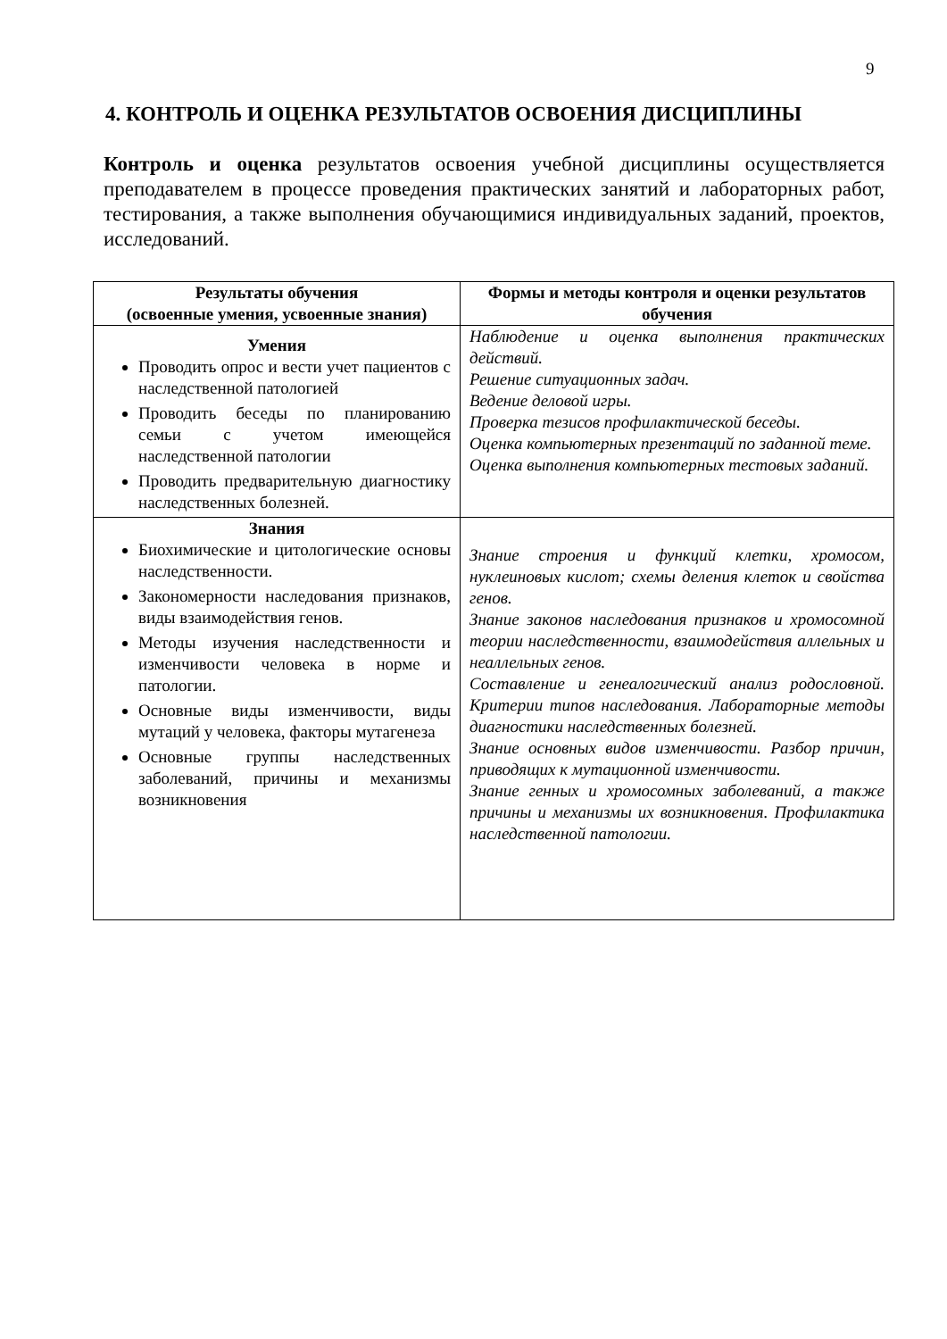9
4. КОНТРОЛЬ И ОЦЕНКА РЕЗУЛЬТАТОВ ОСВОЕНИЯ ДИСЦИПЛИНЫ
Контроль и оценка результатов освоения учебной дисциплины осуществляется преподавателем в процессе проведения практических занятий и лабораторных работ, тестирования, а также выполнения обучающимися индивидуальных заданий, проектов, исследований.
| Результаты обучения (освоенные умения, усвоенные знания) | Формы и методы контроля и оценки результатов обучения |
| --- | --- |
| Умения Проводить опрос и вести учет пациентов с наследственной патологией Проводить беседы по планированию семьи с учетом имеющейся наследственной патологии Проводить предварительную диагностику наследственных болезней. | Наблюдение и оценка выполнения практических действий. Решение ситуационных задач. Ведение деловой игры. Проверка тезисов профилактической беседы. Оценка компьютерных презентаций по заданной теме. Оценка выполнения компьютерных тестовых заданий. |
| Знания Биохимические и цитологические основы наследственности. Закономерности наследования признаков, виды взаимодействия генов. Методы изучения наследственности и изменчивости человека в норме и патологии. Основные виды изменчивости, виды мутаций у человека, факторы мутагенеза Основные группы наследственных заболеваний, причины и механизмы возникновения | Знание строения и функций клетки, хромосом, нуклеиновых кислот; схемы деления клеток и свойства генов. Знание законов наследования признаков и хромосомной теории наследственности, взаимодействия аллельных и неаллельных генов. Составление и генеалогический анализ родословной. Критерии типов наследования. Лабораторные методы диагностики наследственных болезней. Знание основных видов изменчивости. Разбор причин, приводящих к мутационной изменчивости. Знание генных и хромосомных заболеваний, а также причины и механизмы их возникновения. Профилактика наследственной патологии. |